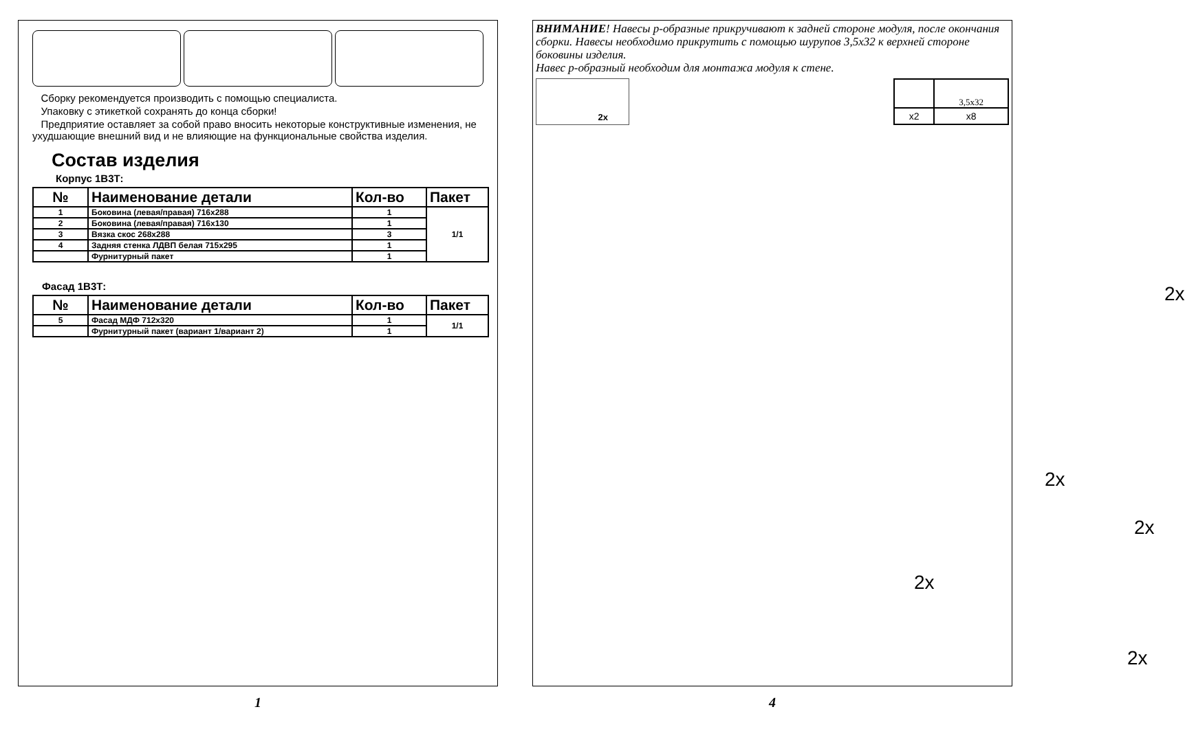Сборку рекомендуется производить с помощью специалиста.
Упаковку с этикеткой сохранять до конца сборки!
Предприятие оставляет за собой право вносить некоторые конструктивные изменения, не ухудшающие внешний вид и не влияющие на функциональные свойства изделия.
Состав изделия
Корпус 1В3Т:
| № | Наименование детали | Кол-во | Пакет |
| --- | --- | --- | --- |
| 1 | Боковина (левая/правая) 716х288 | 1 | 1/1 |
| 2 | Боковина (левая/правая) 716х130 | 1 | |
| 3 | Вязка скос 268х288 | 3 | |
| 4 | Задняя стенка ЛДВП белая 715х295 | 1 | |
| | Фурнитурный пакет | 1 | |
Фасад 1В3Т:
| № | Наименование детали | Кол-во | Пакет |
| --- | --- | --- | --- |
| 5 | Фасад МДФ 712х320 | 1 | 1/1 |
| | Фурнитурный пакет (вариант 1/вариант 2) | 1 | |
1
ВНИМАНИЕ! Навесы р-образные прикручивают к задней стороне модуля, после окончания сборки. Навесы необходимо прикрутить с помощью шурупов 3,5х32 к верхней стороне боковины изделия.
Навес р-образный необходим для монтажа модуля к стене.
2x
| | 3,5x32 |
| x2 | x8 |
2x
2x
2x
2x
2x
4